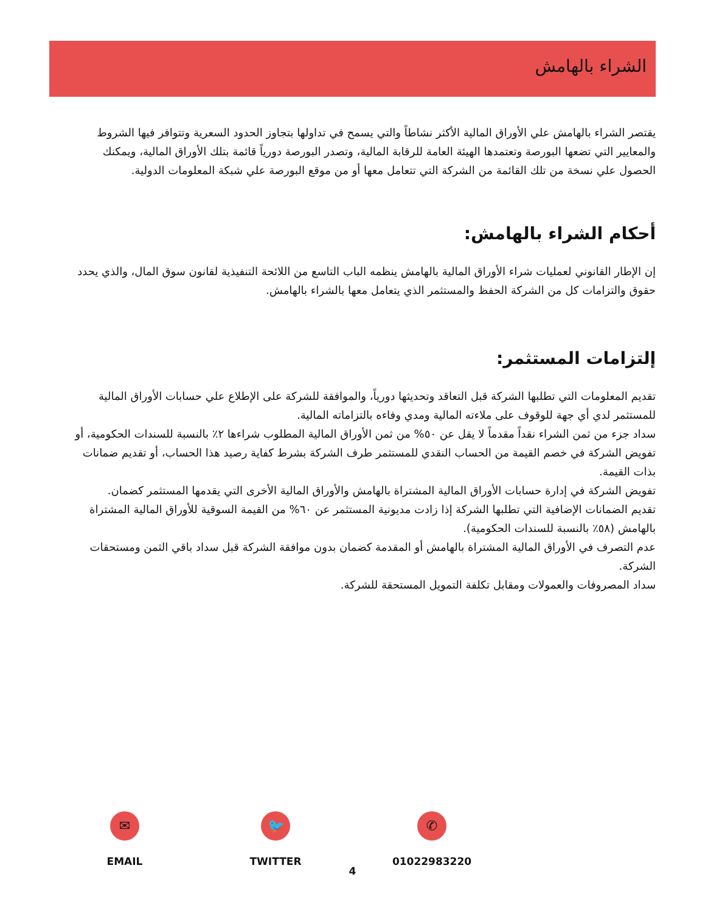الشراء بالهامش
يقتصر الشراء بالهامش علي الأوراق المالية الأكثر نشاطاً والتي يسمح في تداولها بتجاوز الحدود السعرية وتتوافر فيها الشروط والمعايير التي تضعها البورصة وتعتمدها الهيئة العامة للرقابة المالية، وتصدر البورصة دورياً قائمة بتلك الأوراق المالية، ويمكنك الحصول علي نسخة من تلك القائمة من الشركة التي تتعامل معها أو من موقع البورصة علي شبكة المعلومات الدولية.
أحكام الشراء بالهامش:
إن الإطار القانوني لعمليات شراء الأوراق المالية بالهامش ينظمه الباب التاسع من اللائحة التنفيذية لقانون سوق المال، والذي يحدد حقوق والتزامات كل من الشركة الحفظ والمستثمر الذي يتعامل معها بالشراء بالهامش.
إلتزامات المستثمر:
تقديم المعلومات التي تطلبها الشركة قبل التعاقد وتحديثها دورياً، والموافقة للشركة على الإطلاع علي حسابات الأوراق المالية للمستثمر لدي أي جهة للوقوف على ملاءته المالية ومدي وفاءه بالتزاماته المالية.
سداد جزء من ثمن الشراء نقداً مقدماً لا يقل عن ٥٠% من ثمن الأوراق المالية المطلوب شراءها ٢٪ بالنسبة للسندات الحكومية، أو تفويض الشركة في خصم القيمة من الحساب النقدي للمستثمر طرف الشركة بشرط كفاية رصيد هذا الحساب، أو تقديم ضمانات بذات القيمة.
تفويض الشركة في إدارة حسابات الأوراق المالية المشتراة بالهامش والأوراق المالية الأخرى التي يقدمها المستثمر كضمان.
تقديم الضمانات الإضافية التي تطلبها الشركة إذا زادت مديونية المستثمر عن ٦٠% من القيمة السوقية للأوراق المالية المشتراة بالهامش (٥٨٪ بالنسبة للسندات الحكومية).
عدم التصرف في الأوراق المالية المشتراة بالهامش أو المقدمة كضمان بدون موافقة الشركة قبل سداد باقي الثمن ومستحقات الشركة.
سداد المصروفات والعمولات ومقابل تكلفة التمويل المستحقة للشركة.
✉
EMAIL
🐦
TWITTER
✆
01022983220
4